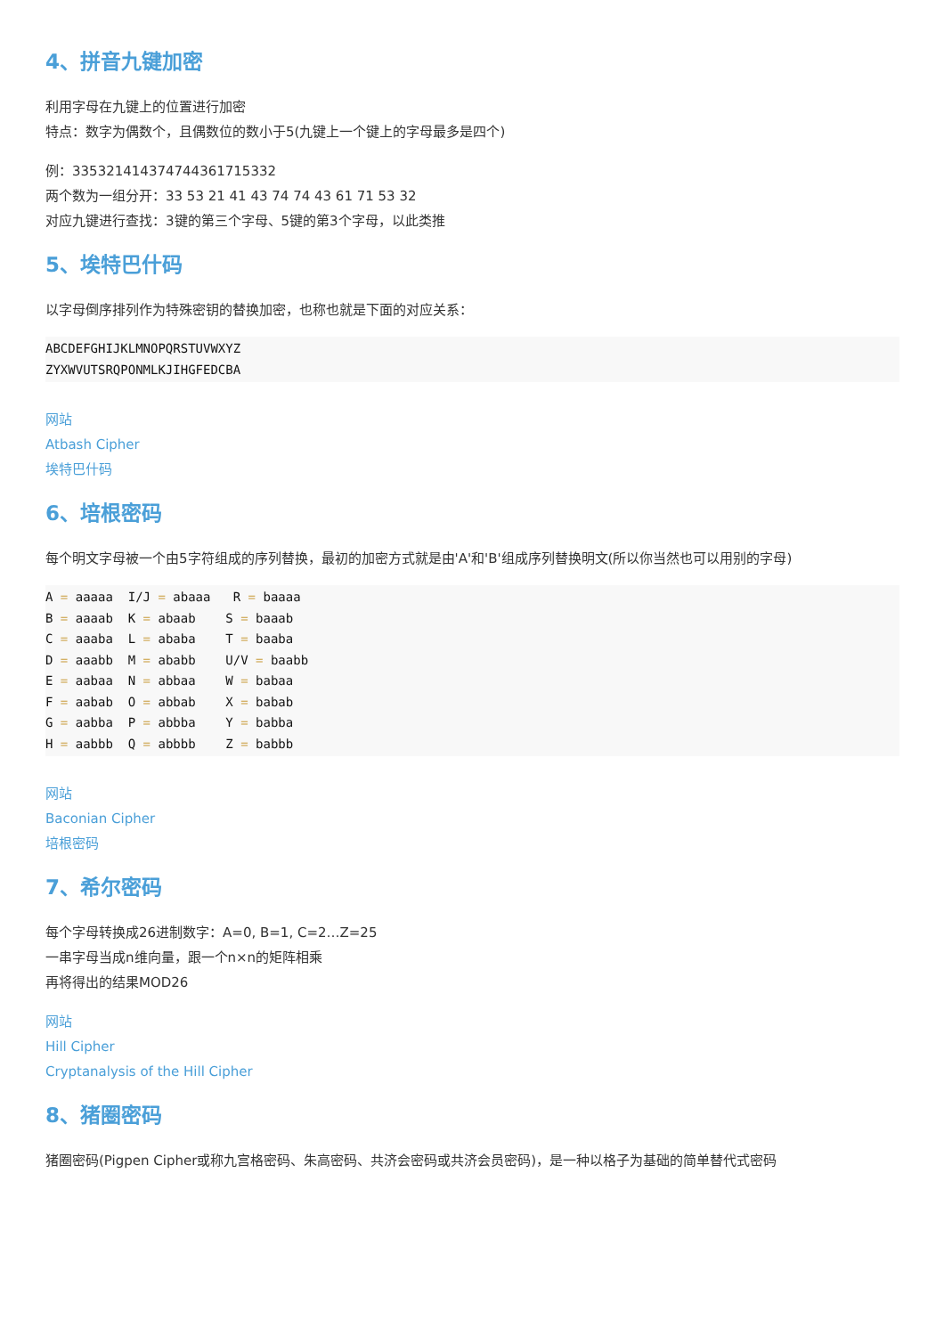4、拼音九键加密
利用字母在九键上的位置进行加密
特点：数字为偶数个，且偶数位的数小于5(九键上一个键上的字母最多是四个)
例：335321414374744361715332
两个数为一组分开：33 53 21 41 43 74 74 43 61 71 53 32
对应九键进行查找：3键的第三个字母、5键的第3个字母，以此类推
5、埃特巴什码
以字母倒序排列作为特殊密钥的替换加密，也称也就是下面的对应关系：
ABCDEFGHIJKLMNOPQRSTUVWXYZ
ZYXWVUTSRQPONMLKJIHGFEDCBA
网站
Atbash Cipher
埃特巴什码
6、培根密码
每个明文字母被一个由5字符组成的序列替换，最初的加密方式就是由'A'和'B'组成序列替换明文(所以你当然也可以用别的字母)
A = aaaaa  I/J = abaaa   R = baaaa
B = aaaab  K = abaab    S = baaab
C = aaaba  L = ababa    T = baaba
D = aaabb  M = ababb    U/V = baabb
E = aabaa  N = abbaa    W = babaa
F = aabab  O = abbab    X = babab
G = aabba  P = abbba    Y = babba
H = aabbb  Q = abbbb    Z = babbb
网站
Baconian Cipher
培根密码
7、希尔密码
每个字母转换成26进制数字：A=0, B=1, C=2…Z=25
一串字母当成n维向量，跟一个n×n的矩阵相乘
再将得出的结果MOD26
网站
Hill Cipher
Cryptanalysis of the Hill Cipher
8、猪圈密码
猪圈密码(Pigpen Cipher或称九宫格密码、朱高密码、共济会密码或共济会员密码)，是一种以格子为基础的简单替代式密码